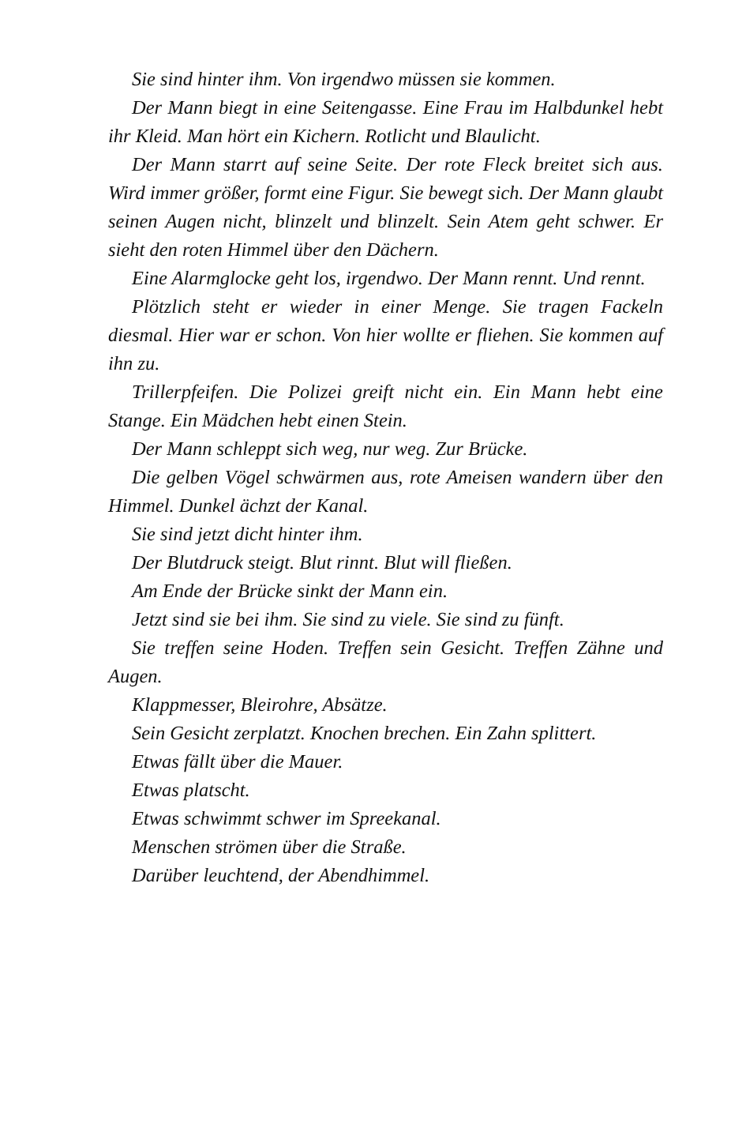Sie sind hinter ihm. Von irgendwo müssen sie kommen.
Der Mann biegt in eine Seitengasse. Eine Frau im Halbdunkel hebt ihr Kleid. Man hört ein Kichern. Rotlicht und Blaulicht.
Der Mann starrt auf seine Seite. Der rote Fleck breitet sich aus. Wird immer größer, formt eine Figur. Sie bewegt sich. Der Mann glaubt seinen Augen nicht, blinzelt und blinzelt. Sein Atem geht schwer. Er sieht den roten Himmel über den Dächern.
Eine Alarmglocke geht los, irgendwo. Der Mann rennt. Und rennt.
Plötzlich steht er wieder in einer Menge. Sie tragen Fackeln diesmal. Hier war er schon. Von hier wollte er fliehen. Sie kommen auf ihn zu.
Trillerpfeifen. Die Polizei greift nicht ein. Ein Mann hebt eine Stange. Ein Mädchen hebt einen Stein.
Der Mann schleppt sich weg, nur weg. Zur Brücke.
Die gelben Vögel schwärmen aus, rote Ameisen wandern über den Himmel. Dunkel ächzt der Kanal.
Sie sind jetzt dicht hinter ihm.
Der Blutdruck steigt. Blut rinnt. Blut will fließen.
Am Ende der Brücke sinkt der Mann ein.
Jetzt sind sie bei ihm. Sie sind zu viele. Sie sind zu fünft.
Sie treffen seine Hoden. Treffen sein Gesicht. Treffen Zähne und Augen.
Klappmesser, Bleirohre, Absätze.
Sein Gesicht zerplatzt. Knochen brechen. Ein Zahn splittert.
Etwas fällt über die Mauer.
Etwas platscht.
Etwas schwimmt schwer im Spreekanal.
Menschen strömen über die Straße.
Darüber leuchtend, der Abendhimmel.